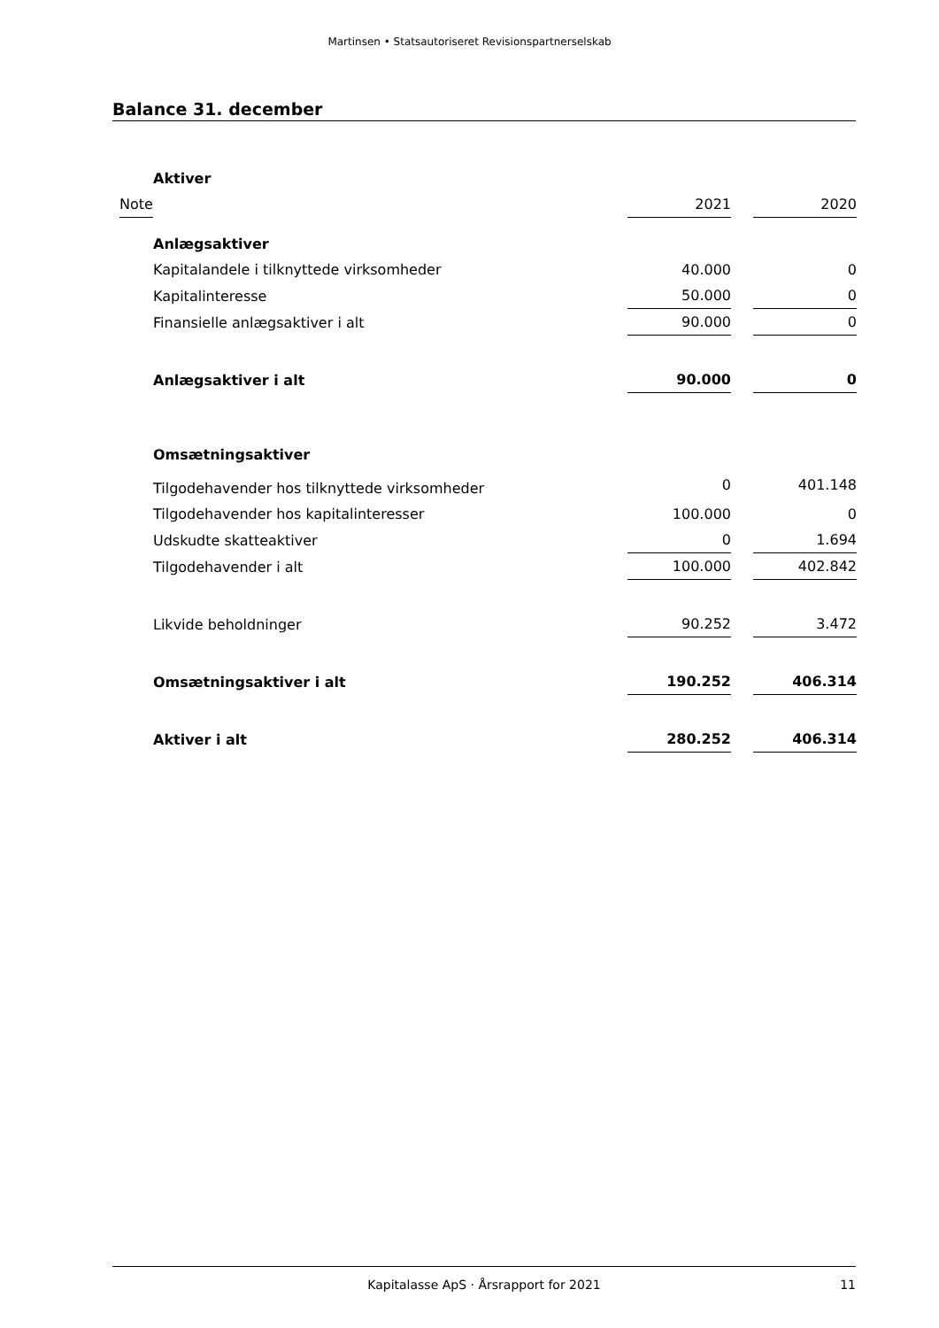Martinsen • Statsautoriseret Revisionspartnerselskab
Balance 31. december
| | Aktiver | | | |
| Note | | 2021 | | 2020 |
| | Anlægsaktiver | | | |
| | Kapitalandele i tilknyttede virksomheder | 40.000 | | 0 |
| | Kapitalinteresse | 50.000 | | 0 |
| | Finansielle anlægsaktiver i alt | 90.000 | | 0 |
| | Anlægsaktiver i alt | 90.000 | | 0 |
| | Omsætningsaktiver | | | |
| | Tilgodehavender hos tilknyttede virksomheder | 0 | | 401.148 |
| | Tilgodehavender hos kapitalinteresser | 100.000 | | 0 |
| | Udskudte skatteaktiver | 0 | | 1.694 |
| | Tilgodehavender i alt | 100.000 | | 402.842 |
| | Likvide beholdninger | 90.252 | | 3.472 |
| | Omsætningsaktiver i alt | 190.252 | | 406.314 |
| | Aktiver i alt | 280.252 | | 406.314 |
Kapitalasse ApS · Årsrapport for 2021 11